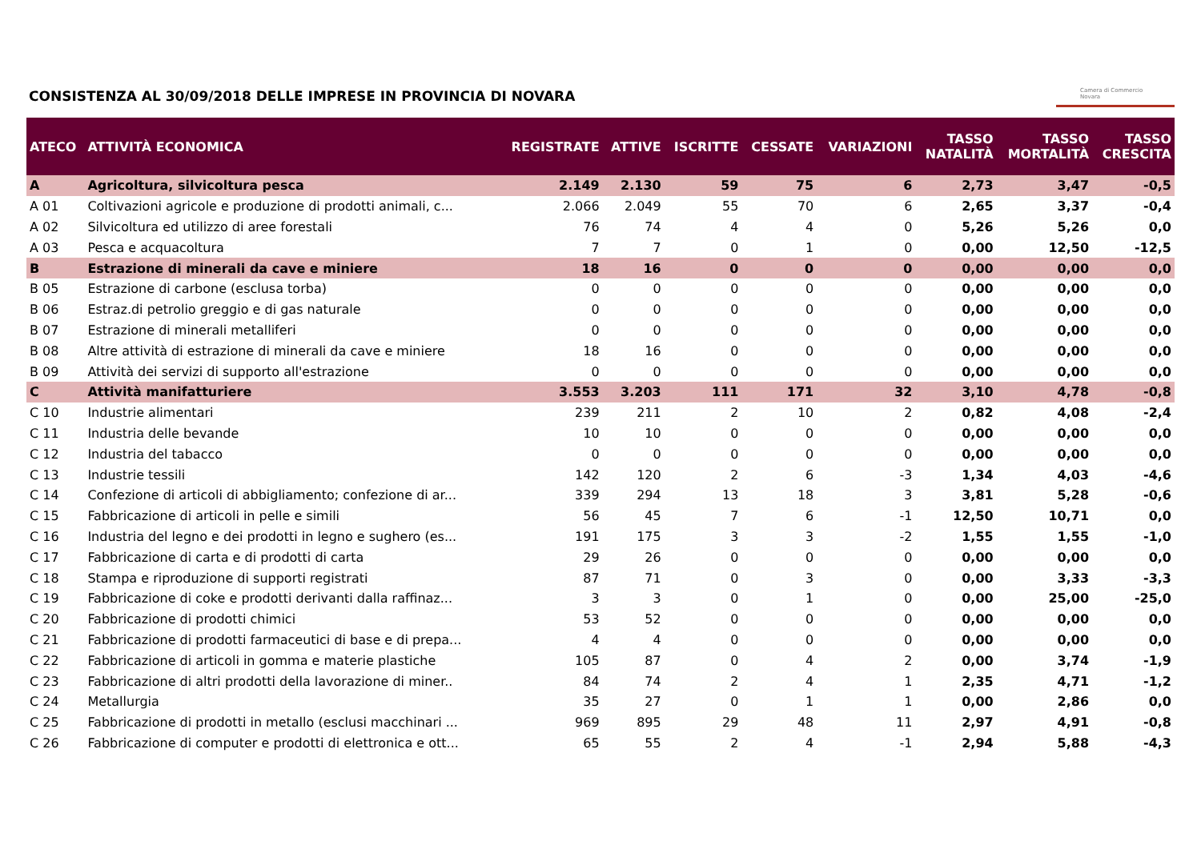CONSISTENZA AL 30/09/2018 DELLE IMPRESE IN PROVINCIA DI NOVARA
Camera di Commercio
Novara
| ATECO | ATTIVITÀ ECONOMICA | REGISTRATE | ATTIVE | ISCRITTE | CESSATE | VARIAZIONI | TASSO NATALITÀ | TASSO MORTALITÀ | TASSO CRESCITA |
| --- | --- | --- | --- | --- | --- | --- | --- | --- | --- |
| A | Agricoltura, silvicoltura pesca | 2.149 | 2.130 | 59 | 75 | 6 | 2,73 | 3,47 | -0,5 |
| A 01 | Coltivazioni agricole e produzione di prodotti animali, c... | 2.066 | 2.049 | 55 | 70 | 6 | 2,65 | 3,37 | -0,4 |
| A 02 | Silvicoltura ed utilizzo di aree forestali | 76 | 74 | 4 | 4 | 0 | 5,26 | 5,26 | 0,0 |
| A 03 | Pesca e acquacoltura | 7 | 7 | 0 | 1 | 0 | 0,00 | 12,50 | -12,5 |
| B | Estrazione di minerali da cave e miniere | 18 | 16 | 0 | 0 | 0 | 0,00 | 0,00 | 0,0 |
| B 05 | Estrazione di carbone (esclusa torba) | 0 | 0 | 0 | 0 | 0 | 0,00 | 0,00 | 0,0 |
| B 06 | Estraz.di petrolio greggio e di gas naturale | 0 | 0 | 0 | 0 | 0 | 0,00 | 0,00 | 0,0 |
| B 07 | Estrazione di minerali metalliferi | 0 | 0 | 0 | 0 | 0 | 0,00 | 0,00 | 0,0 |
| B 08 | Altre attività di estrazione di minerali da cave e miniere | 18 | 16 | 0 | 0 | 0 | 0,00 | 0,00 | 0,0 |
| B 09 | Attività dei servizi di supporto all'estrazione | 0 | 0 | 0 | 0 | 0 | 0,00 | 0,00 | 0,0 |
| C | Attività manifatturiere | 3.553 | 3.203 | 111 | 171 | 32 | 3,10 | 4,78 | -0,8 |
| C 10 | Industrie alimentari | 239 | 211 | 2 | 10 | 2 | 0,82 | 4,08 | -2,4 |
| C 11 | Industria delle bevande | 10 | 10 | 0 | 0 | 0 | 0,00 | 0,00 | 0,0 |
| C 12 | Industria del tabacco | 0 | 0 | 0 | 0 | 0 | 0,00 | 0,00 | 0,0 |
| C 13 | Industrie tessili | 142 | 120 | 2 | 6 | -3 | 1,34 | 4,03 | -4,6 |
| C 14 | Confezione di articoli di abbigliamento; confezione di ar... | 339 | 294 | 13 | 18 | 3 | 3,81 | 5,28 | -0,6 |
| C 15 | Fabbricazione di articoli in pelle e simili | 56 | 45 | 7 | 6 | -1 | 12,50 | 10,71 | 0,0 |
| C 16 | Industria del legno e dei prodotti in legno e sughero (es... | 191 | 175 | 3 | 3 | -2 | 1,55 | 1,55 | -1,0 |
| C 17 | Fabbricazione di carta e di prodotti di carta | 29 | 26 | 0 | 0 | 0 | 0,00 | 0,00 | 0,0 |
| C 18 | Stampa e riproduzione di supporti registrati | 87 | 71 | 0 | 3 | 0 | 0,00 | 3,33 | -3,3 |
| C 19 | Fabbricazione di coke e prodotti derivanti dalla raffinaz... | 3 | 3 | 0 | 1 | 0 | 0,00 | 25,00 | -25,0 |
| C 20 | Fabbricazione di prodotti chimici | 53 | 52 | 0 | 0 | 0 | 0,00 | 0,00 | 0,0 |
| C 21 | Fabbricazione di prodotti farmaceutici di base e di prepa... | 4 | 4 | 0 | 0 | 0 | 0,00 | 0,00 | 0,0 |
| C 22 | Fabbricazione di articoli in gomma e materie plastiche | 105 | 87 | 0 | 4 | 2 | 0,00 | 3,74 | -1,9 |
| C 23 | Fabbricazione di altri prodotti della lavorazione di miner.. | 84 | 74 | 2 | 4 | 1 | 2,35 | 4,71 | -1,2 |
| C 24 | Metallurgia | 35 | 27 | 0 | 1 | 1 | 0,00 | 2,86 | 0,0 |
| C 25 | Fabbricazione di prodotti in metallo (esclusi macchinari ... | 969 | 895 | 29 | 48 | 11 | 2,97 | 4,91 | -0,8 |
| C 26 | Fabbricazione di computer e prodotti di elettronica e ott... | 65 | 55 | 2 | 4 | -1 | 2,94 | 5,88 | -4,3 |